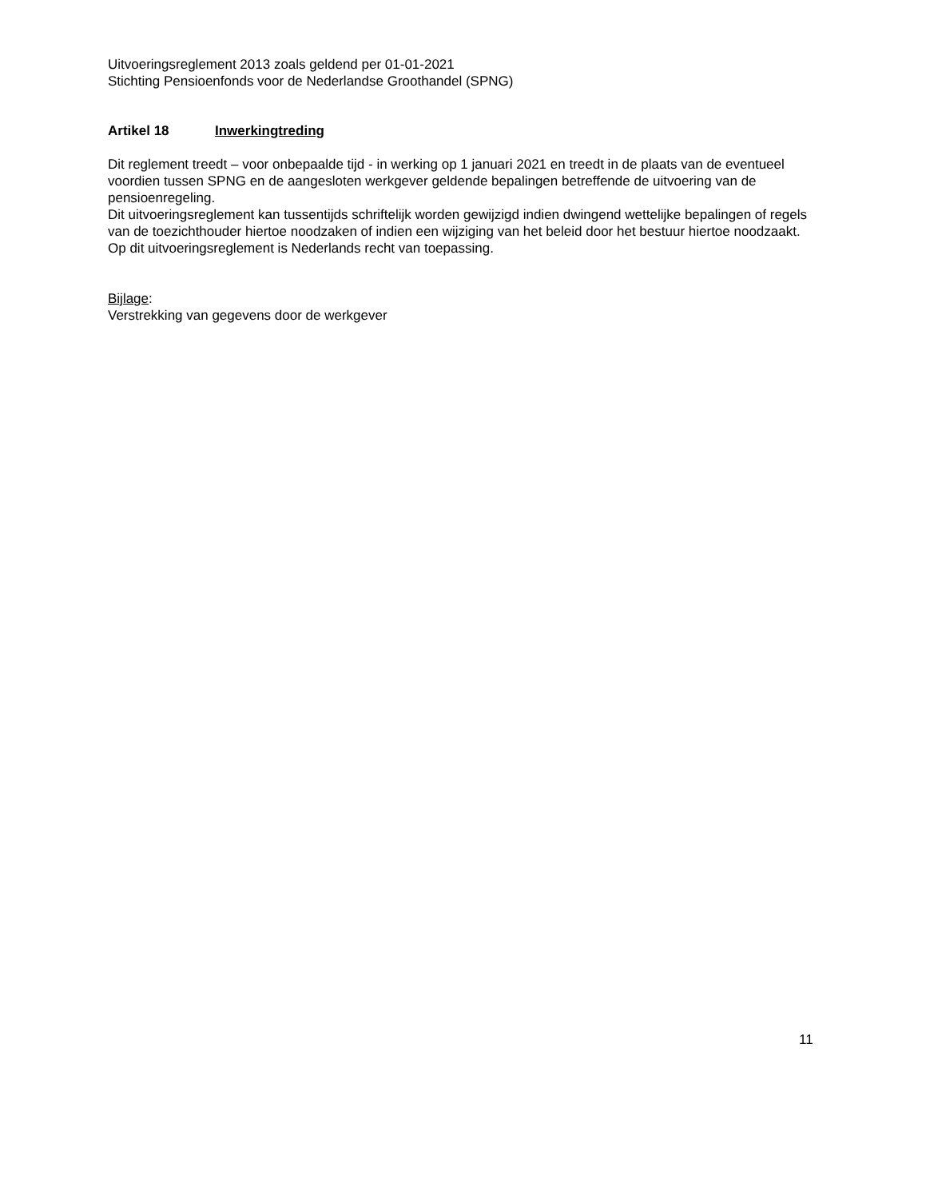Uitvoeringsreglement 2013 zoals geldend per 01-01-2021
Stichting Pensioenfonds voor de Nederlandse Groothandel (SPNG)
Artikel 18 Inwerkingtreding
Dit reglement treedt – voor onbepaalde tijd - in werking op 1 januari 2021 en treedt in de plaats van de eventueel voordien tussen SPNG en de aangesloten werkgever geldende bepalingen betreffende de uitvoering van de pensioenregeling.
Dit uitvoeringsreglement kan tussentijds schriftelijk worden gewijzigd indien dwingend wettelijke bepalingen of regels van de toezichthouder hiertoe noodzaken of indien een wijziging van het beleid door het bestuur hiertoe noodzaakt.
Op dit uitvoeringsreglement is Nederlands recht van toepassing.
Bijlage:
Verstrekking van gegevens door de werkgever
11